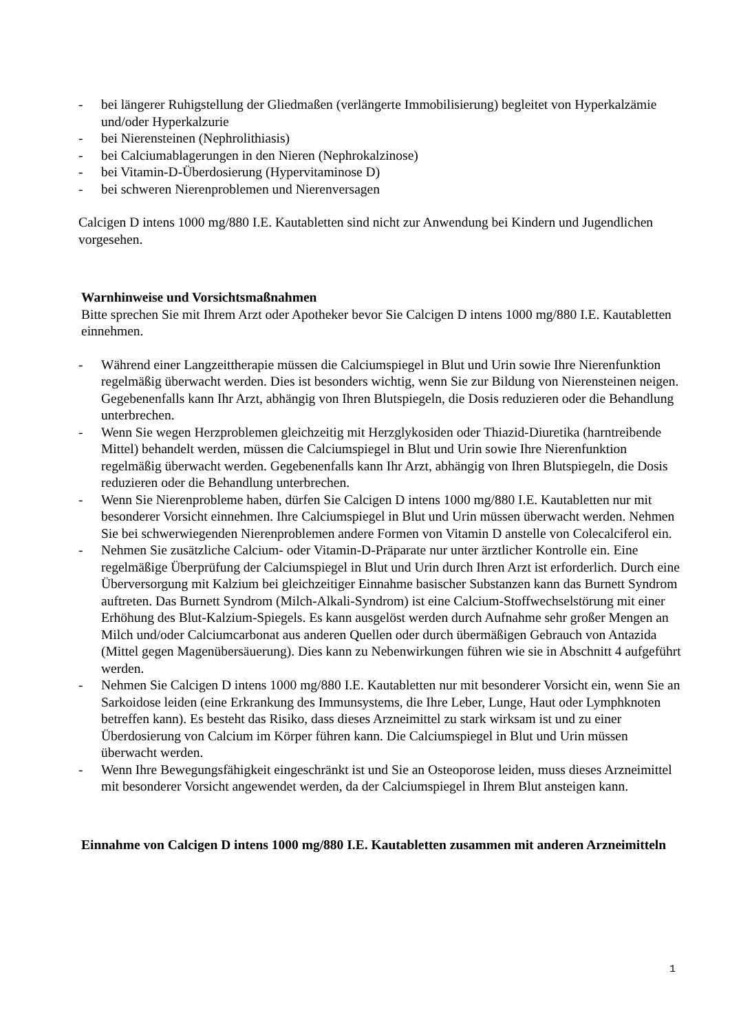- bei längerer Ruhigstellung der Gliedmaßen (verlängerte Immobilisierung) begleitet von Hyperkalzämie und/oder Hyperkalzurie
- bei Nierensteinen (Nephrolithiasis)
- bei Calciumablagerungen in den Nieren (Nephrokalzinose)
- bei Vitamin-D-Überdosierung (Hypervitaminose D)
- bei schweren Nierenproblemen und Nierenversagen
Calcigen D intens 1000 mg/880 I.E. Kautabletten sind nicht zur Anwendung bei Kindern und Jugendlichen vorgesehen.
Warnhinweise und Vorsichtsmaßnahmen
Bitte sprechen Sie mit Ihrem Arzt oder Apotheker bevor Sie Calcigen D intens 1000 mg/880 I.E. Kautabletten einnehmen.
- Während einer Langzeittherapie müssen die Calciumspiegel in Blut und Urin sowie Ihre Nierenfunktion regelmäßig überwacht werden. Dies ist besonders wichtig, wenn Sie zur Bildung von Nierensteinen neigen. Gegebenenfalls kann Ihr Arzt, abhängig von Ihren Blutspiegeln, die Dosis reduzieren oder die Behandlung unterbrechen.
- Wenn Sie wegen Herzproblemen gleichzeitig mit Herzglykosiden oder Thiazid-Diuretika (harntreibende Mittel) behandelt werden, müssen die Calciumspiegel in Blut und Urin sowie Ihre Nierenfunktion regelmäßig überwacht werden. Gegebenenfalls kann Ihr Arzt, abhängig von Ihren Blutspiegeln, die Dosis reduzieren oder die Behandlung unterbrechen.
- Wenn Sie Nierenprobleme haben, dürfen Sie Calcigen D intens 1000 mg/880 I.E. Kautabletten nur mit besonderer Vorsicht einnehmen. Ihre Calciumspiegel in Blut und Urin müssen überwacht werden. Nehmen Sie bei schwerwiegenden Nierenproblemen andere Formen von Vitamin D anstelle von Colecalciferol ein.
- Nehmen Sie zusätzliche Calcium- oder Vitamin-D-Präparate nur unter ärztlicher Kontrolle ein. Eine regelmäßige Überprüfung der Calciumspiegel in Blut und Urin durch Ihren Arzt ist erforderlich. Durch eine Überversorgung mit Kalzium bei gleichzeitiger Einnahme basischer Substanzen kann das Burnett Syndrom auftreten. Das Burnett Syndrom (Milch-Alkali-Syndrom) ist eine Calcium-Stoffwechselstörung mit einer Erhöhung des Blut-Kalzium-Spiegels. Es kann ausgelöst werden durch Aufnahme sehr großer Mengen an Milch und/oder Calciumcarbonat aus anderen Quellen oder durch übermäßigen Gebrauch von Antazida (Mittel gegen Magenübersäuerung). Dies kann zu Nebenwirkungen führen wie sie in Abschnitt 4 aufgeführt werden.
- Nehmen Sie Calcigen D intens 1000 mg/880 I.E. Kautabletten nur mit besonderer Vorsicht ein, wenn Sie an Sarkoidose leiden (eine Erkrankung des Immunsystems, die Ihre Leber, Lunge, Haut oder Lymphknoten betreffen kann). Es besteht das Risiko, dass dieses Arzneimittel zu stark wirksam ist und zu einer Überdosierung von Calcium im Körper führen kann. Die Calciumspiegel in Blut und Urin müssen überwacht werden.
- Wenn Ihre Bewegungsfähigkeit eingeschränkt ist und Sie an Osteoporose leiden, muss dieses Arzneimittel mit besonderer Vorsicht angewendet werden, da der Calciumspiegel in Ihrem Blut ansteigen kann.
Einnahme von Calcigen D intens 1000 mg/880 I.E. Kautabletten zusammen mit anderen Arzneimitteln
1